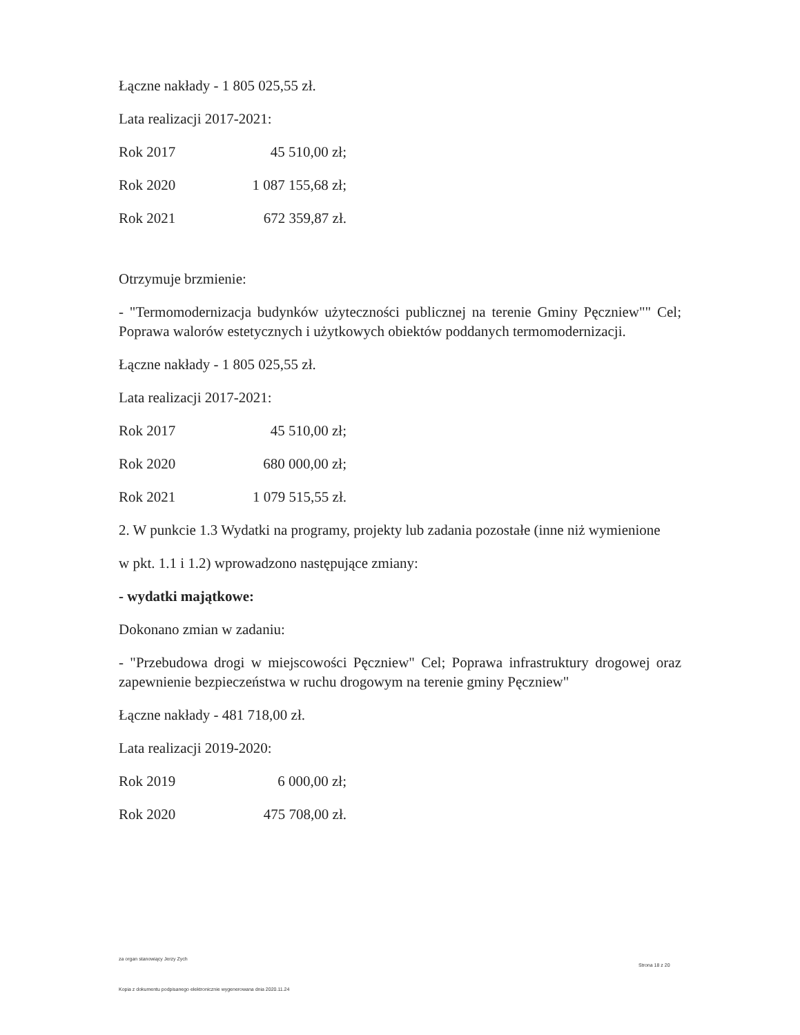Łączne nakłady - 1 805 025,55 zł.
Lata realizacji 2017-2021:
Rok 2017 45 510,00 zł;
Rok 2020 1 087 155,68 zł;
Rok 2021 672 359,87 zł.
Otrzymuje brzmienie:
- "Termomodernizacja budynków użyteczności publicznej na terenie Gminy Pęczniew"" Cel; Poprawa walorów estetycznych i użytkowych obiektów poddanych termomodernizacji.
Łączne nakłady - 1 805 025,55 zł.
Lata realizacji 2017-2021:
Rok 2017 45 510,00 zł;
Rok 2020 680 000,00 zł;
Rok 2021 1 079 515,55 zł.
2. W punkcie 1.3 Wydatki na programy, projekty lub zadania pozostałe (inne niż wymienione
w pkt. 1.1 i 1.2) wprowadzono następujące zmiany:
- wydatki majątkowe:
Dokonano zmian w zadaniu:
- "Przebudowa drogi w miejscowości Pęczniew" Cel; Poprawa infrastruktury drogowej oraz zapewnienie bezpieczeństwa w ruchu drogowym na terenie gminy Pęczniew"
Łączne nakłady - 481 718,00 zł.
Lata realizacji 2019-2020:
Rok 2019 6 000,00 zł;
Rok 2020 475 708,00 zł.
za organ stanowiący Jerzy Zych
Strona 18 z 20
Kopia z dokumentu podpisanego elektronicznie wygenerowana dnia 2020.11.24